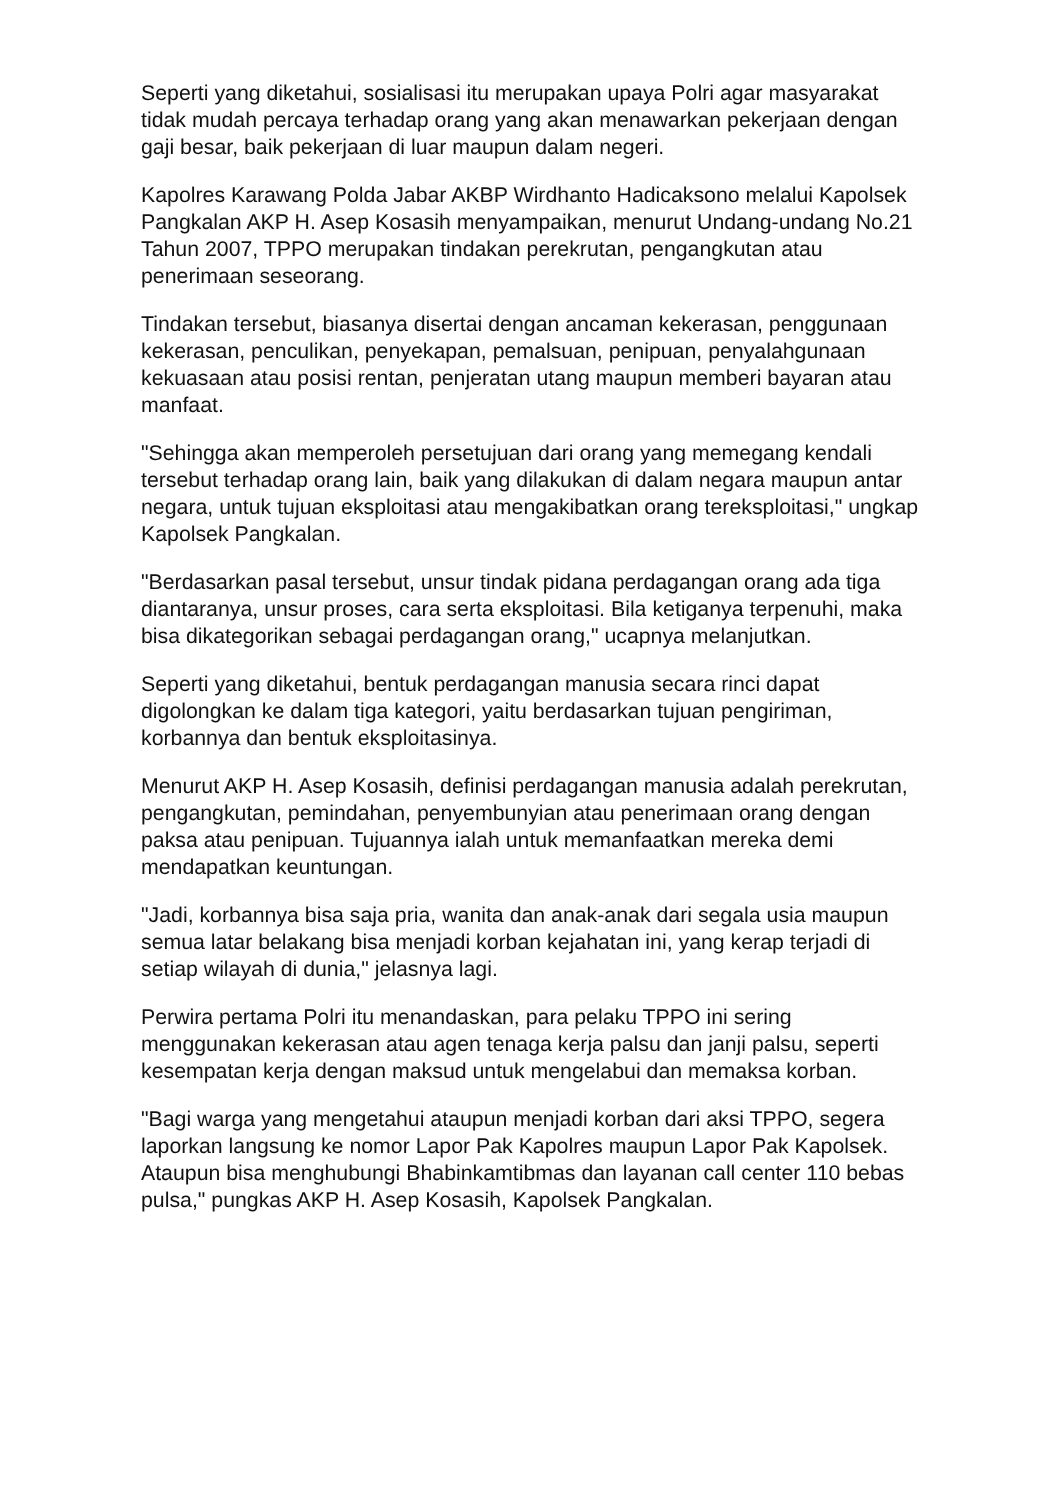Seperti yang diketahui, sosialisasi itu merupakan upaya Polri agar masyarakat tidak mudah percaya terhadap orang yang akan menawarkan pekerjaan dengan gaji besar, baik pekerjaan di luar maupun dalam negeri.
Kapolres Karawang Polda Jabar AKBP Wirdhanto Hadicaksono melalui Kapolsek Pangkalan AKP H. Asep Kosasih menyampaikan, menurut Undang-undang No.21 Tahun 2007, TPPO merupakan tindakan perekrutan, pengangkutan atau penerimaan seseorang.
Tindakan tersebut, biasanya disertai dengan ancaman kekerasan, penggunaan kekerasan, penculikan, penyekapan, pemalsuan, penipuan, penyalahgunaan kekuasaan atau posisi rentan, penjeratan utang maupun memberi bayaran atau manfaat.
"Sehingga akan memperoleh persetujuan dari orang yang memegang kendali tersebut terhadap orang lain, baik yang dilakukan di dalam negara maupun antar negara, untuk tujuan eksploitasi atau mengakibatkan orang tereksploitasi," ungkap Kapolsek Pangkalan.
"Berdasarkan pasal tersebut, unsur tindak pidana perdagangan orang ada tiga diantaranya, unsur proses, cara serta eksploitasi. Bila ketiganya terpenuhi, maka bisa dikategorikan sebagai perdagangan orang," ucapnya melanjutkan.
Seperti yang diketahui, bentuk perdagangan manusia secara rinci dapat digolongkan ke dalam tiga kategori, yaitu berdasarkan tujuan pengiriman, korbannya dan bentuk eksploitasinya.
Menurut AKP H. Asep Kosasih, definisi perdagangan manusia adalah perekrutan, pengangkutan, pemindahan, penyembunyian atau penerimaan orang dengan paksa atau penipuan. Tujuannya ialah untuk memanfaatkan mereka demi mendapatkan keuntungan.
"Jadi, korbannya bisa saja pria, wanita dan anak-anak dari segala usia maupun semua latar belakang bisa menjadi korban kejahatan ini, yang kerap terjadi di setiap wilayah di dunia," jelasnya lagi.
Perwira pertama Polri itu menandaskan, para pelaku TPPO ini sering menggunakan kekerasan atau agen tenaga kerja palsu dan janji palsu, seperti kesempatan kerja dengan maksud untuk mengelabui dan memaksa korban.
"Bagi warga yang mengetahui ataupun menjadi korban dari aksi TPPO, segera laporkan langsung ke nomor Lapor Pak Kapolres maupun Lapor Pak Kapolsek. Ataupun bisa menghubungi Bhabinkamtibmas dan layanan call center 110 bebas pulsa," pungkas AKP H. Asep Kosasih, Kapolsek Pangkalan.